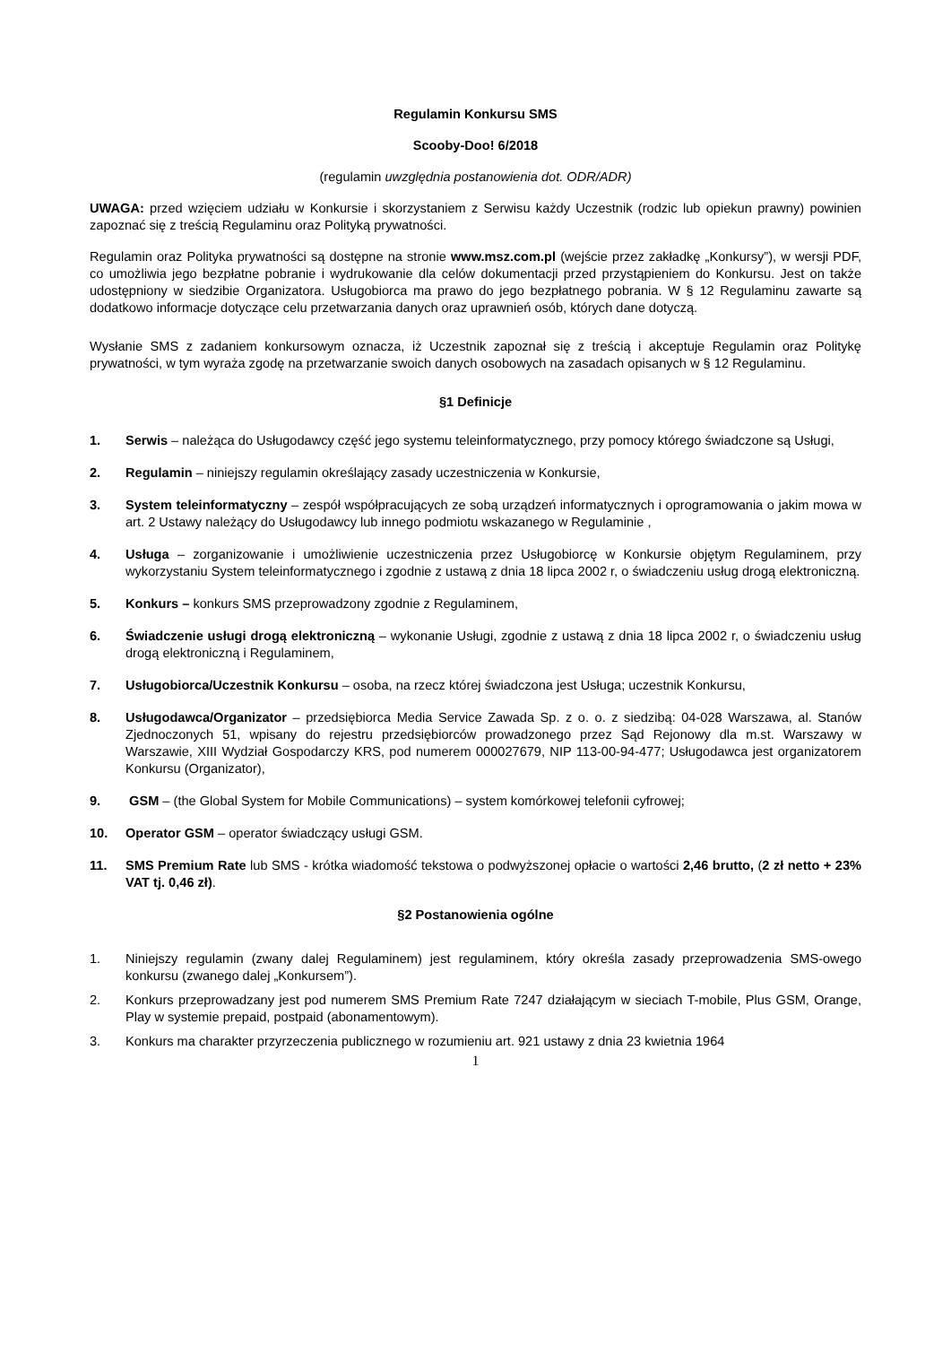Regulamin Konkursu SMS
Scooby-Doo! 6/2018
(regulamin uwzględnia postanowienia dot. ODR/ADR)
UWAGA: przed wzięciem udziału w Konkursie i skorzystaniem z Serwisu każdy Uczestnik (rodzic lub opiekun prawny) powinien zapoznać się z treścią Regulaminu oraz Polityką prywatności.
Regulamin oraz Polityka prywatności są dostępne na stronie www.msz.com.pl (wejście przez zakładkę „Konkursy”), w wersji PDF, co umożliwia jego bezpłatne pobranie i wydrukowanie dla celów dokumentacji przed przystąpieniem do Konkursu. Jest on także udostępniony w siedzibie Organizatora. Usługobiorca ma prawo do jego bezpłatnego pobrania. W § 12 Regulaminu zawarte są dodatkowo informacje dotyczące celu przetwarzania danych oraz uprawnień osób, których dane dotyczą.
Wysłanie SMS z zadaniem konkursowym oznacza, iż Uczestnik zapoznał się z treścią i akceptuje Regulamin oraz Politykę prywatności, w tym wyraża zgodę na przetwarzanie swoich danych osobowych na zasadach opisanych w § 12 Regulaminu.
§1 Definicje
1. Serwis – należąca do Usługodawcy część jego systemu teleinformatycznego, przy pomocy którego świadczone są Usługi,
2. Regulamin – niniejszy regulamin określający zasady uczestniczenia w Konkursie,
3. System teleinformatyczny – zespół współpracujących ze sobą urządzeń informatycznych i oprogramowania o jakim mowa w art. 2 Ustawy należący do Usługodawcy lub innego podmiotu wskazanego w Regulaminie ,
4. Usługa – zorganizowanie i umożliwienie uczestniczenia przez Usługobiorcę w Konkursie objętym Regulaminem, przy wykorzystaniu System teleinformatycznego i zgodnie z ustawą z dnia 18 lipca 2002 r, o świadczeniu usług drogą elektroniczną.
5. Konkurs – konkurs SMS przeprowadzony zgodnie z Regulaminem,
6. Świadczenie usługi drogą elektroniczną – wykonanie Usługi, zgodnie z ustawą z dnia 18 lipca 2002 r, o świadczeniu usług drogą elektroniczną i Regulaminem,
7. Usługobiorca/Uczestnik Konkursu – osoba, na rzecz której świadczona jest Usługa; uczestnik Konkursu,
8. Usługodawca/Organizator – przedsiębiorca Media Service Zawada Sp. z o. o. z siedzibą: 04-028 Warszawa, al. Stanów Zjednoczonych 51, wpisany do rejestru przedsiębiorców prowadzonego przez Sąd Rejonowy dla m.st. Warszawy w Warszawie, XIII Wydział Gospodarczy KRS, pod numerem 000027679, NIP 113-00-94-477; Usługodawca jest organizatorem Konkursu (Organizator),
9. GSM – (the Global System for Mobile Communications) – system komórkowej telefonii cyfrowej;
10. Operator GSM – operator świadczący usługi GSM.
11. SMS Premium Rate lub SMS - krótka wiadomość tekstowa o podwyższonej opłacie o wartości 2,46 brutto, (2 zł netto + 23% VAT tj. 0,46 zł).
§2 Postanowienia ogólne
1. Niniejszy regulamin (zwany dalej Regulaminem) jest regulaminem, który określa zasady przeprowadzenia SMS-owego konkursu (zwanego dalej „Konkursem”).
2. Konkurs przeprowadzany jest pod numerem SMS Premium Rate 7247 działającym w sieciach T-mobile, Plus GSM, Orange, Play w systemie prepaid, postpaid (abonamentowym).
3. Konkurs ma charakter przyrzeczenia publicznego w rozumieniu art. 921 ustawy z dnia 23 kwietnia 1964
1